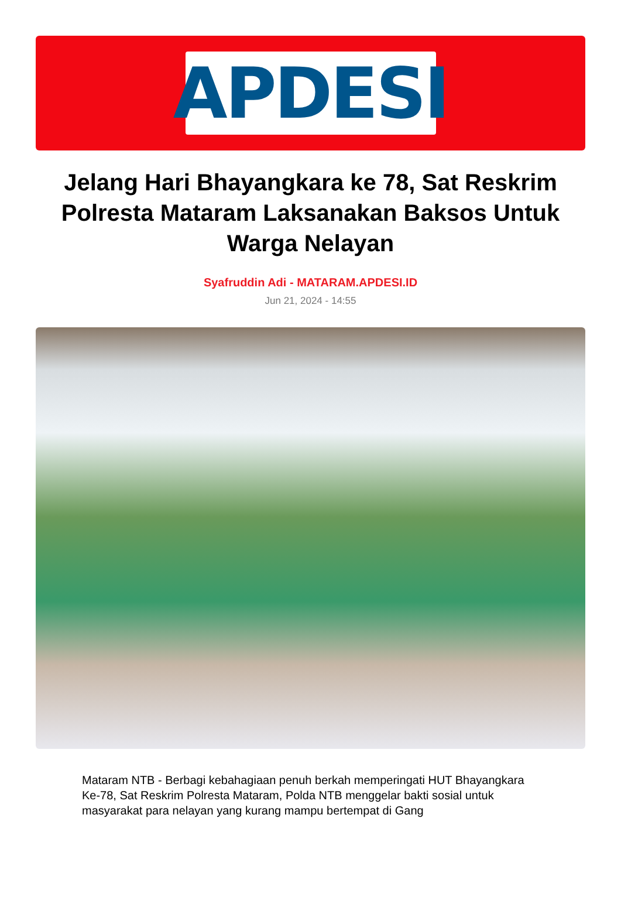APDESI
Jelang Hari Bhayangkara ke 78, Sat Reskrim Polresta Mataram Laksanakan Baksos Untuk Warga Nelayan
Syafruddin Adi - MATARAM.APDESI.ID
Jun 21, 2024 - 14:55
Mataram NTB - Berbagi kebahagiaan penuh berkah memperingati HUT Bhayangkara Ke-78, Sat Reskrim Polresta Mataram, Polda NTB menggelar bakti sosial untuk masyarakat para nelayan yang kurang mampu bertempat di Gang